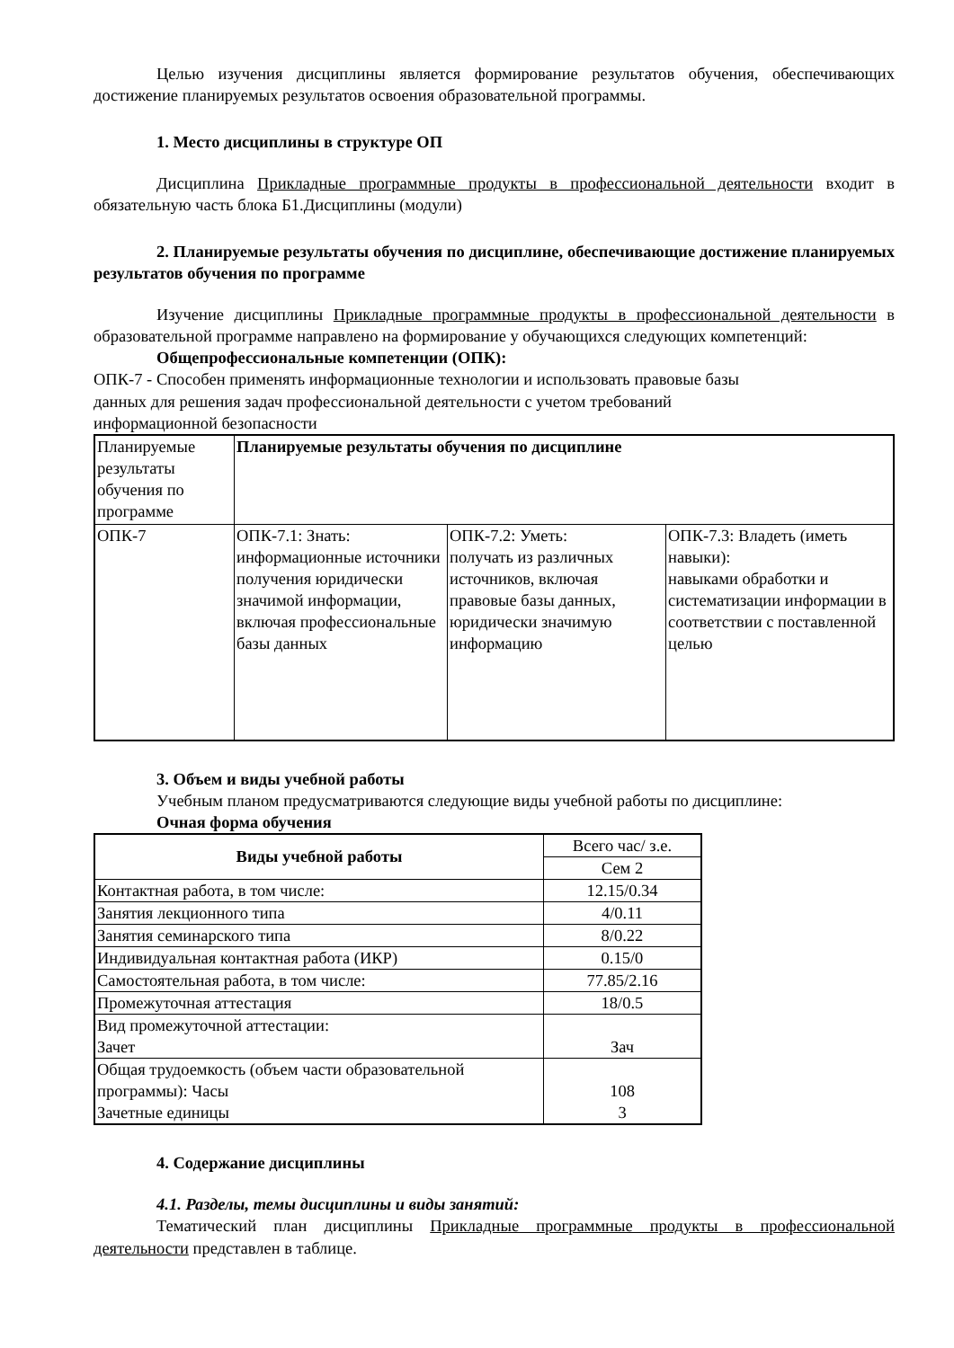Целью изучения дисциплины является формирование результатов обучения, обеспечивающих достижение планируемых результатов освоения образовательной программы.
1. Место дисциплины в структуре ОП
Дисциплина Прикладные программные продукты в профессиональной деятельности входит в обязательную часть блока Б1.Дисциплины (модули)
2. Планируемые результаты обучения по дисциплине, обеспечивающие достижение планируемых результатов обучения по программе
Изучение дисциплины Прикладные программные продукты в профессиональной деятельности в образовательной программе направлено на формирование у обучающихся следующих компетенций:
Общепрофессиональные компетенции (ОПК):
ОПК-7 - Способен применять информационные технологии и использовать правовые базы
данных для решения задач профессиональной деятельности с учетом требований
информационной безопасности
| Планируемые результаты обучения по программе | Планируемые результаты обучения по дисциплине | | |
| --- | --- | --- | --- |
| ОПК-7 | ОПК-7.1: Знать: информационные источники получения юридически значимой информации, включая профессиональные базы данных | ОПК-7.2: Уметь: получать из различных источников, включая правовые базы данных, юридически значимую информацию | ОПК-7.3: Владеть (иметь навыки): навыками обработки и систематизации информации в соответствии с поставленной целью |
3. Объем и виды учебной работы
Учебным планом предусматриваются следующие виды учебной работы по дисциплине:
Очная форма обучения
| Виды учебной работы | Всего час/ з.е. |
| --- | --- |
| | Сем 2 |
| Контактная работа, в том числе: | 12.15/0.34 |
| Занятия лекционного типа | 4/0.11 |
| Занятия семинарского типа | 8/0.22 |
| Индивидуальная контактная работа (ИКР) | 0.15/0 |
| Самостоятельная работа, в том числе: | 77.85/2.16 |
| Промежуточная аттестация | 18/0.5 |
| Вид промежуточной аттестации: Зачет | Зач |
| Общая трудоемкость (объем части образовательной программы): Часы Зачетные единицы | 108 3 |
4. Содержание дисциплины
4.1. Разделы, темы дисциплины и виды занятий:
Тематический план дисциплины Прикладные программные продукты в профессиональной деятельности представлен в таблице.